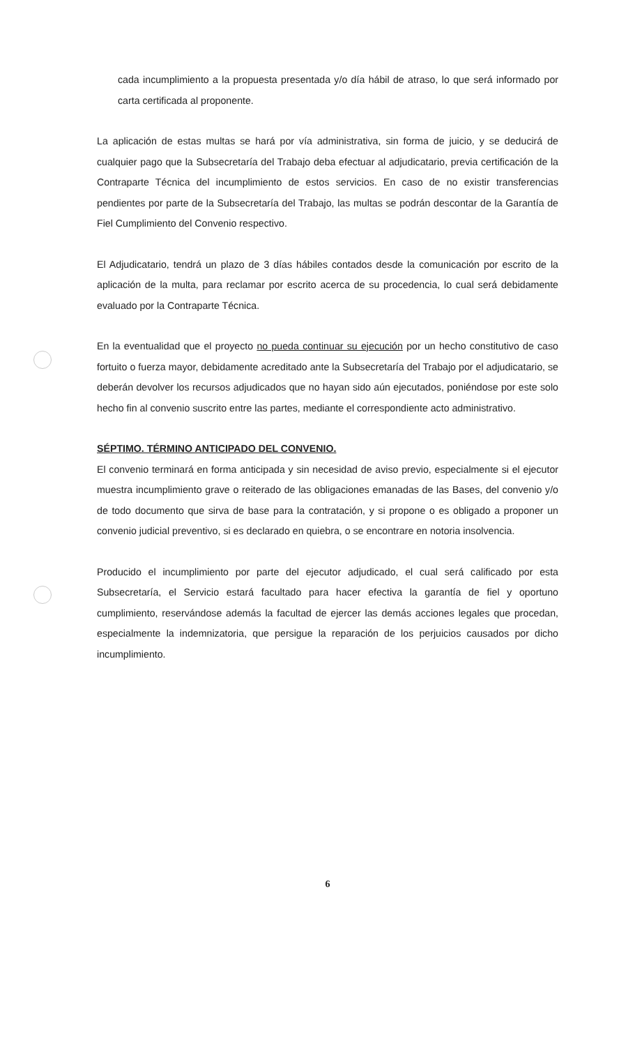cada incumplimiento a la propuesta presentada y/o día hábil de atraso, lo que será informado por carta certificada al proponente.
La aplicación de estas multas se hará por vía administrativa, sin forma de juicio, y se deducirá de cualquier pago que la Subsecretaría del Trabajo deba efectuar al adjudicatario, previa certificación de la Contraparte Técnica del incumplimiento de estos servicios. En caso de no existir transferencias pendientes por parte de la Subsecretaría del Trabajo, las multas se podrán descontar de la Garantía de Fiel Cumplimiento del Convenio respectivo.
El Adjudicatario, tendrá un plazo de 3 días hábiles contados desde la comunicación por escrito de la aplicación de la multa, para reclamar por escrito acerca de su procedencia, lo cual será debidamente evaluado por la Contraparte Técnica.
En la eventualidad que el proyecto no pueda continuar su ejecución por un hecho constitutivo de caso fortuito o fuerza mayor, debidamente acreditado ante la Subsecretaría del Trabajo por el adjudicatario, se deberán devolver los recursos adjudicados que no hayan sido aún ejecutados, poniéndose por este solo hecho fin al convenio suscrito entre las partes, mediante el correspondiente acto administrativo.
SÉPTIMO. TÉRMINO ANTICIPADO DEL CONVENIO.
El convenio terminará en forma anticipada y sin necesidad de aviso previo, especialmente si el ejecutor muestra incumplimiento grave o reiterado de las obligaciones emanadas de las Bases, del convenio y/o de todo documento que sirva de base para la contratación, y si propone o es obligado a proponer un convenio judicial preventivo, si es declarado en quiebra, o se encontrare en notoria insolvencia.
Producido el incumplimiento por parte del ejecutor adjudicado, el cual será calificado por esta Subsecretaría, el Servicio estará facultado para hacer efectiva la garantía de fiel y oportuno cumplimiento, reservándose además la facultad de ejercer las demás acciones legales que procedan, especialmente la indemnizatoria, que persigue la reparación de los perjuicios causados por dicho incumplimiento.
6